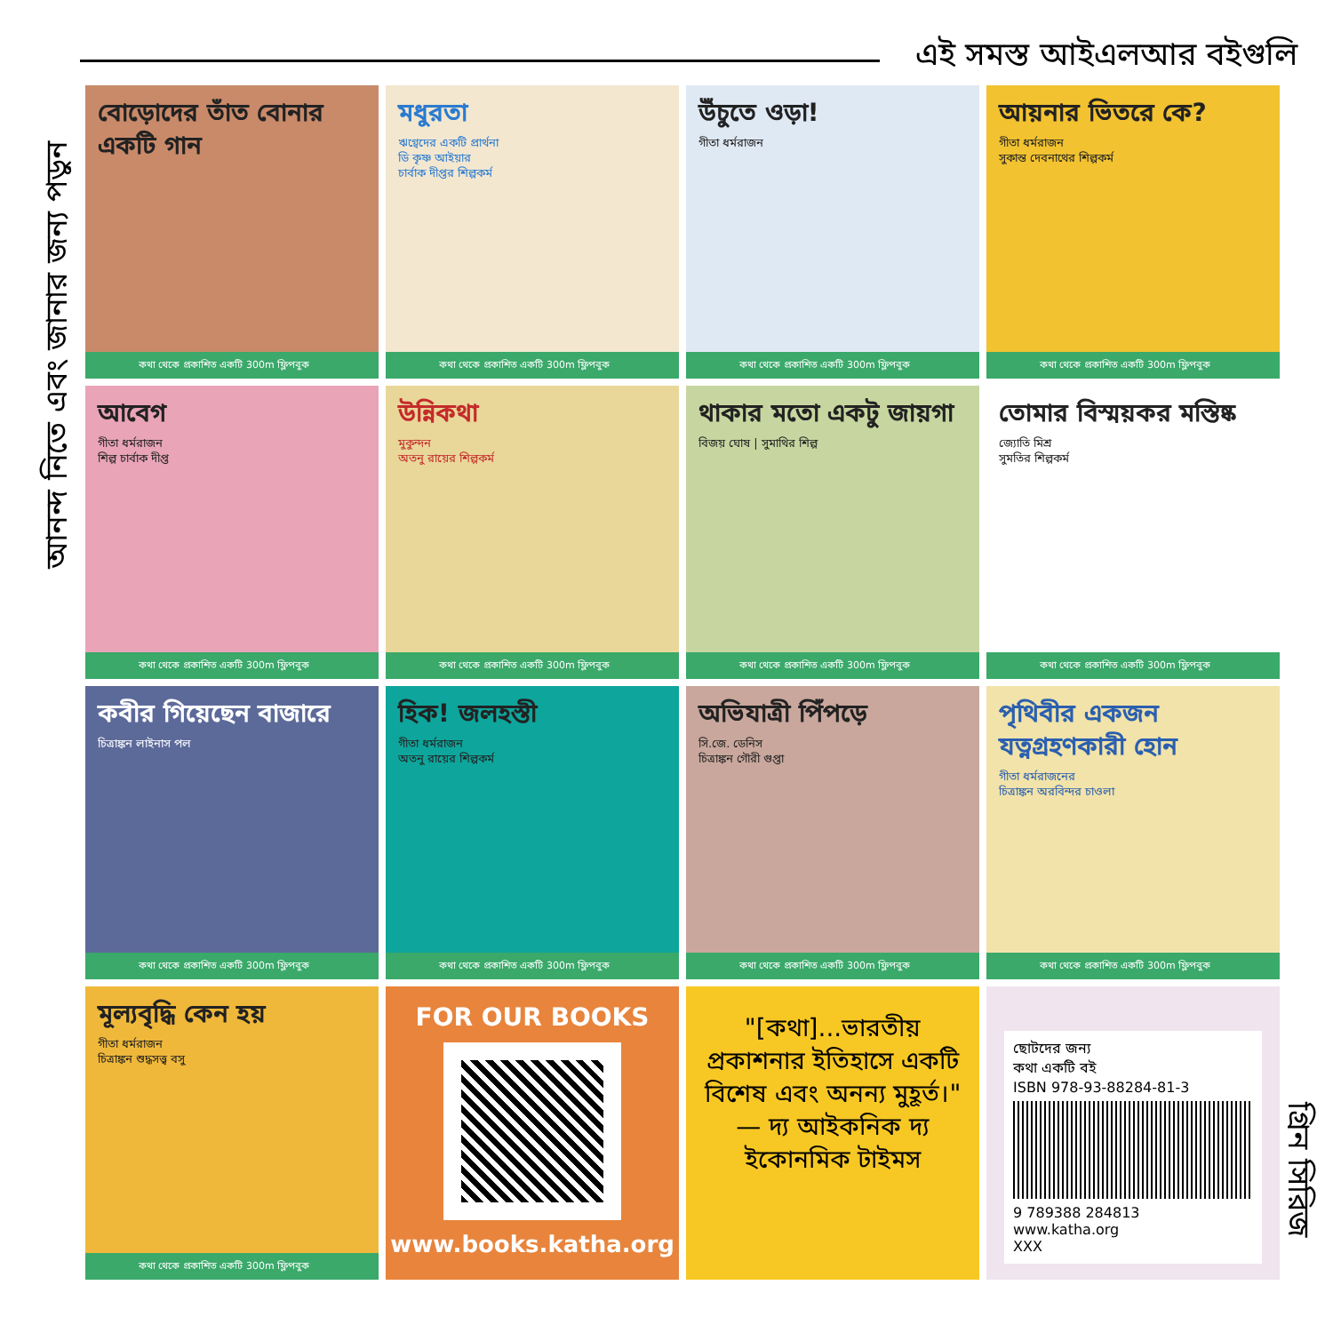এই সমস্ত আইএলআর বইগুলি
আনন্দ নিতে এবং জানার জন্য পড়ুন
গ্রিন সিরিজ
বোড়োদের তাঁত বোনার একটি গান
কথা থেকে প্রকাশিত একটি 300m ফ্লিপবুক
মধুরতা
ঋগ্বেদের একটি প্রার্থনা
ডি কৃষ্ণ আইয়ার
চার্বাক দীপ্তর শিল্পকর্ম
কথা থেকে প্রকাশিত একটি 300m ফ্লিপবুক
উঁচুতে ওড়া!
গীতা ধর্মরাজন
কথা থেকে প্রকাশিত একটি 300m ফ্লিপবুক
আয়নার ভিতরে কে?
গীতা ধর্মরাজন
সুকান্ত দেবনাথের শিল্পকর্ম
কথা থেকে প্রকাশিত একটি 300m ফ্লিপবুক
আবেগ
গীতা ধর্মরাজন
শিল্প চার্বাক দীপ্ত
কথা থেকে প্রকাশিত একটি 300m ফ্লিপবুক
উন্নিকথা
মুকুন্দন
অতনু রায়ের শিল্পকর্ম
কথা থেকে প্রকাশিত একটি 300m ফ্লিপবুক
থাকার মতো একটু জায়গা
বিজয় ঘোষ | সুমাথির শিল্প
কথা থেকে প্রকাশিত একটি 300m ফ্লিপবুক
তোমার বিস্ময়কর মস্তিষ্ক
জ্যোতি মিশ্র
সুমতির শিল্পকর্ম
কথা থেকে প্রকাশিত একটি 300m ফ্লিপবুক
কবীর গিয়েছেন বাজারে
চিত্রাঙ্কন লাইনাস পল
কথা থেকে প্রকাশিত একটি 300m ফ্লিপবুক
হিক! জলহস্তী
গীতা ধর্মরাজন
অতনু রায়ের শিল্পকর্ম
কথা থেকে প্রকাশিত একটি 300m ফ্লিপবুক
অভিযাত্রী পিঁপড়ে
সি.জে. ডেনিস
চিত্রাঙ্কন গৌরী গুপ্তা
কথা থেকে প্রকাশিত একটি 300m ফ্লিপবুক
পৃথিবীর একজন যত্নগ্রহণকারী হোন
গীতা ধর্মরাজনের
চিত্রাঙ্কন অরবিন্দর চাওলা
কথা থেকে প্রকাশিত একটি 300m ফ্লিপবুক
মূল্যবৃদ্ধি কেন হয়
গীতা ধর্মরাজন
চিত্রাঙ্কন শুদ্ধসত্ত্ব বসু
কথা থেকে প্রকাশিত একটি 300m ফ্লিপবুক
FOR OUR BOOKS
www.books.katha.org
"[কথা]...ভারতীয় প্রকাশনার ইতিহাসে একটি বিশেষ এবং অনন্য মুহূর্ত।"
— দ্য আইকনিক দ্য ইকোনমিক টাইমস
ছোটদের জন্য
কথা একটি বই
ISBN 978-93-88284-81-3
9 789388 284813
www.katha.org
XXX